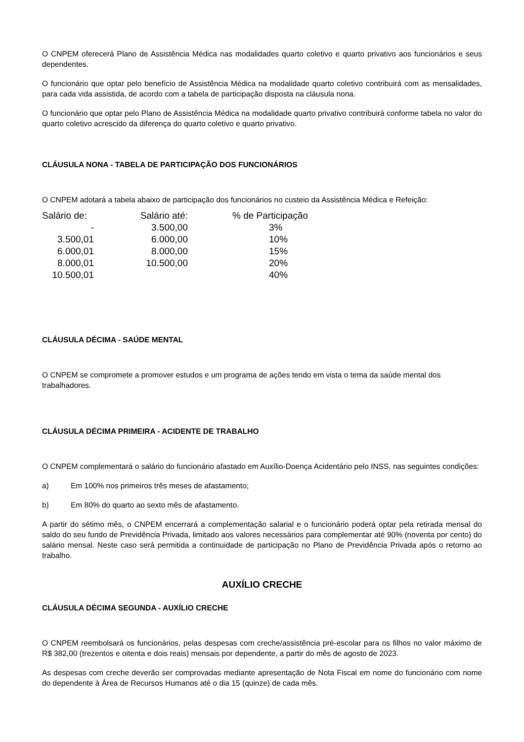O CNPEM oferecerá Plano de Assistência Médica nas modalidades quarto coletivo e quarto privativo aos funcionários e seus dependentes.
O funcionário que optar pelo benefício de Assistência Médica na modalidade quarto coletivo contribuirá com as mensalidades, para cada vida assistida, de acordo com a tabela de participação disposta na cláusula nona.
O funcionário que optar pelo Plano de Assistência Médica na modalidade quarto privativo contribuirá conforme tabela no valor do quarto coletivo acrescido da diferença do quarto coletivo e quarto privativo.
CLÁUSULA NONA - TABELA DE PARTICIPAÇÃO DOS FUNCIONÁRIOS
O CNPEM adotará a tabela abaixo de participação dos funcionários no custeio da Assistência Médica e Refeição:
| Salário de: | | Salário até: | | % de Participação |
| --- | --- | --- | --- | --- |
| - | | 3.500,00 | | 3% |
| 3.500,01 | | 6.000,00 | | 10% |
| 6.000,01 | | 8.000,00 | | 15% |
| 8.000,01 | | 10.500,00 | | 20% |
| 10.500,01 | | | | 40% |
CLÁUSULA DÉCIMA - SAÚDE MENTAL
O CNPEM se compromete a promover estudos e um programa de ações tendo em vista o tema da saúde mental dos trabalhadores.
CLÁUSULA DÉCIMA PRIMEIRA - ACIDENTE DE TRABALHO
O CNPEM complementará o salário do funcionário afastado em Auxílio-Doença Acidentário pelo INSS, nas seguintes condições:
a) Em 100% nos primeiros três meses de afastamento;
b) Em 80% do quarto ao sexto mês de afastamento.
A partir do sétimo mês, o CNPEM encerrará a complementação salarial e o funcionário poderá optar pela retirada mensal do saldo do seu fundo de Previdência Privada, limitado aos valores necessários para complementar até 90% (noventa por cento) do salário mensal. Neste caso será permitida a continuidade de participação no Plano de Previdência Privada após o retorno ao trabalho.
AUXÍLIO CRECHE
CLÁUSULA DÉCIMA SEGUNDA - AUXÍLIO CRECHE
O CNPEM reembolsará os funcionários, pelas despesas com creche/assistência pré-escolar para os filhos no valor máximo de R$ 382,00 (trezentos e oitenta e dois reais) mensais por dependente, a partir do mês de agosto de 2023.
As despesas com creche deverão ser comprovadas mediante apresentação de Nota Fiscal em nome do funcionário com nome do dependente à Área de Recursos Humanos até o dia 15 (quinze) de cada mês.